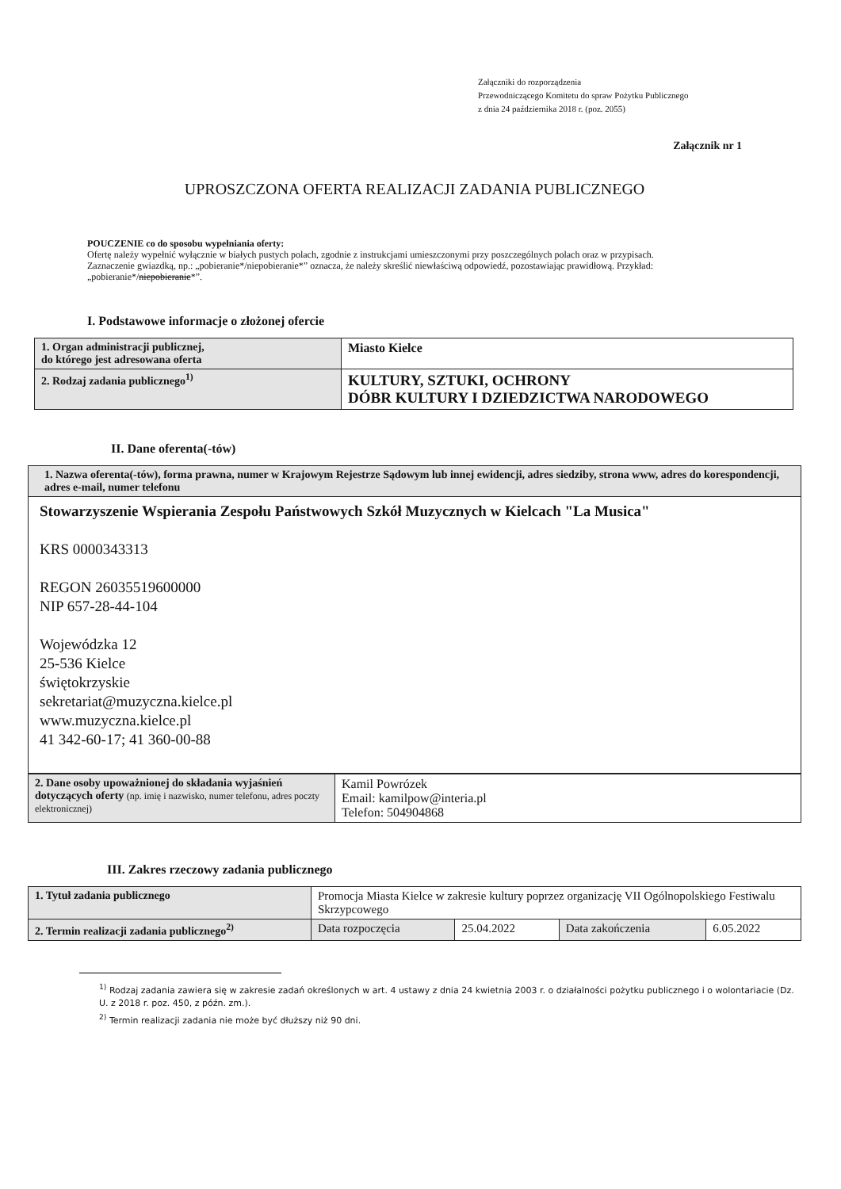Załączniki do rozporządzenia
Przewodniczącego Komitetu do spraw Pożytku Publicznego
z dnia 24 października 2018 r. (poz. 2055)
Załącznik nr 1
UPROSZCZONA OFERTA REALIZACJI ZADANIA PUBLICZNEGO
POUCZENIE co do sposobu wypełniania oferty:
Ofertę należy wypełnić wyłącznie w białych pustych polach, zgodnie z instrukcjami umieszczonymi przy poszczególnych polach oraz w przypisach.
Zaznaczenie gwiazdką, np.: „pobieranie*/niepobieranie*” oznacza, że należy skreślić niewłaściwą odpowiedź, pozostawiając prawidłową. Przykład: „pobieranie*/niepobieranie*”.
I. Podstawowe informacje o złożonej ofercie
| 1. Organ administracji publicznej, do którego jest adresowana oferta | Miasto Kielce |
| 2. Rodzaj zadania publicznego<sup>1)</sup> | KULTURY, SZTUKI, OCHRONY DÓBR KULTURY I DZIEDZICTWA NARODOWEGO |
II. Dane oferenta(-tów)
| 1. Nazwa oferenta(-tów), forma prawna, numer w Krajowym Rejestrze Sądowym lub innej ewidencji, adres siedziby, strona www, adres do korespondencji, adres e-mail, numer telefonu |
| Stowarzyszenie Wspierania Zespołu Państwowych Szkół Muzycznych w Kielcach "La Musica" KRS 0000343313 REGON 26035519600000 NIP 657-28-44-104 Wojewódzka 12 25-536 Kielce świętokrzyskie sekretariat@muzyczna.kielce.pl www.muzyczna.kielce.pl 41 342-60-17; 41 360-00-88 |
| 2. Dane osoby upoważnionej do składania wyjaśnień dotyczących oferty (np. imię i nazwisko, numer telefonu, adres poczty elektronicznej) | Kamil Powrózek Email: kamilpow@interia.pl Telefon: 504904868 |
III. Zakres rzeczowy zadania publicznego
| 1. Tytuł zadania publicznego | Promocja Miasta Kielce w zakresie kultury poprzez organizację VII Ogólnopolskiego Festiwalu Skrzypcowego | | | |
| 2. Termin realizacji zadania publicznego<sup>2)</sup> | Data rozpoczęcia | 25.04.2022 | Data zakończenia | 6.05.2022 |
<sup>1)</sup> Rodzaj zadania zawiera się w zakresie zadań określonych w art. 4 ustawy z dnia 24 kwietnia 2003 r. o działalności pożytku publicznego i o wolontariacie (Dz. U. z 2018 r. poz. 450, z późn. zm.).
<sup>2)</sup> Termin realizacji zadania nie może być dłuższy niż 90 dni.